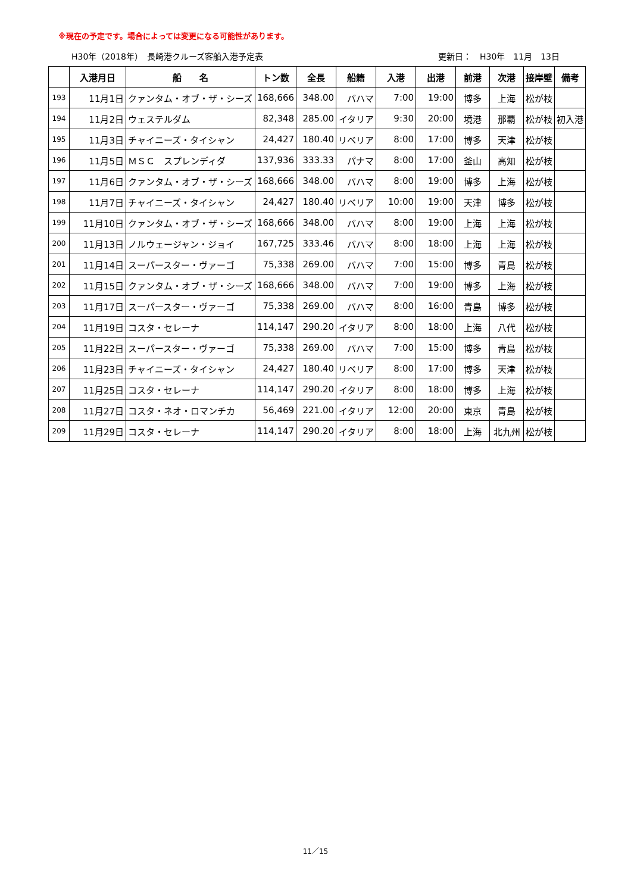※現在の予定です。場合によっては変更になる可能性があります。
H30年（2018年）　長崎港クルーズ客船入港予定表 更新日：　H30年　11月　13日
| | 入港月日 | 船 名 | トン数 | 全長 | 船籍 | 入港 | 出港 | 前港 | 次港 | 接岸壁 | 備考 |
| --- | --- | --- | --- | --- | --- | --- | --- | --- | --- | --- | --- |
| 193 | 11月1日 | クァンタム・オブ・ザ・シーズ | 168,666 | 348.00 | バハマ | 7:00 | 19:00 | 博多 | 上海 | 松が枝 | |
| 194 | 11月2日 | ウェステルダム | 82,348 | 285.00 | イタリア | 9:30 | 20:00 | 境港 | 那覇 | 松が枝 | 初入港 |
| 195 | 11月3日 | チャイニーズ・タイシャン | 24,427 | 180.40 | リベリア | 8:00 | 17:00 | 博多 | 天津 | 松が枝 | |
| 196 | 11月5日 | ＭＳＣ スプレンディダ | 137,936 | 333.33 | パナマ | 8:00 | 17:00 | 釜山 | 高知 | 松が枝 | |
| 197 | 11月6日 | クァンタム・オブ・ザ・シーズ | 168,666 | 348.00 | バハマ | 8:00 | 19:00 | 博多 | 上海 | 松が枝 | |
| 198 | 11月7日 | チャイニーズ・タイシャン | 24,427 | 180.40 | リベリア | 10:00 | 19:00 | 天津 | 博多 | 松が枝 | |
| 199 | 11月10日 | クァンタム・オブ・ザ・シーズ | 168,666 | 348.00 | バハマ | 8:00 | 19:00 | 上海 | 上海 | 松が枝 | |
| 200 | 11月13日 | ノルウェージャン・ジョイ | 167,725 | 333.46 | バハマ | 8:00 | 18:00 | 上海 | 上海 | 松が枝 | |
| 201 | 11月14日 | スーパースター・ヴァーゴ | 75,338 | 269.00 | バハマ | 7:00 | 15:00 | 博多 | 青島 | 松が枝 | |
| 202 | 11月15日 | クァンタム・オブ・ザ・シーズ | 168,666 | 348.00 | バハマ | 7:00 | 19:00 | 博多 | 上海 | 松が枝 | |
| 203 | 11月17日 | スーパースター・ヴァーゴ | 75,338 | 269.00 | バハマ | 8:00 | 16:00 | 青島 | 博多 | 松が枝 | |
| 204 | 11月19日 | コスタ・セレーナ | 114,147 | 290.20 | イタリア | 8:00 | 18:00 | 上海 | 八代 | 松が枝 | |
| 205 | 11月22日 | スーパースター・ヴァーゴ | 75,338 | 269.00 | バハマ | 7:00 | 15:00 | 博多 | 青島 | 松が枝 | |
| 206 | 11月23日 | チャイニーズ・タイシャン | 24,427 | 180.40 | リベリア | 8:00 | 17:00 | 博多 | 天津 | 松が枝 | |
| 207 | 11月25日 | コスタ・セレーナ | 114,147 | 290.20 | イタリア | 8:00 | 18:00 | 博多 | 上海 | 松が枝 | |
| 208 | 11月27日 | コスタ・ネオ・ロマンチカ | 56,469 | 221.00 | イタリア | 12:00 | 20:00 | 東京 | 青島 | 松が枝 | |
| 209 | 11月29日 | コスタ・セレーナ | 114,147 | 290.20 | イタリア | 8:00 | 18:00 | 上海 | 北九州 | 松が枝 | |
11／15